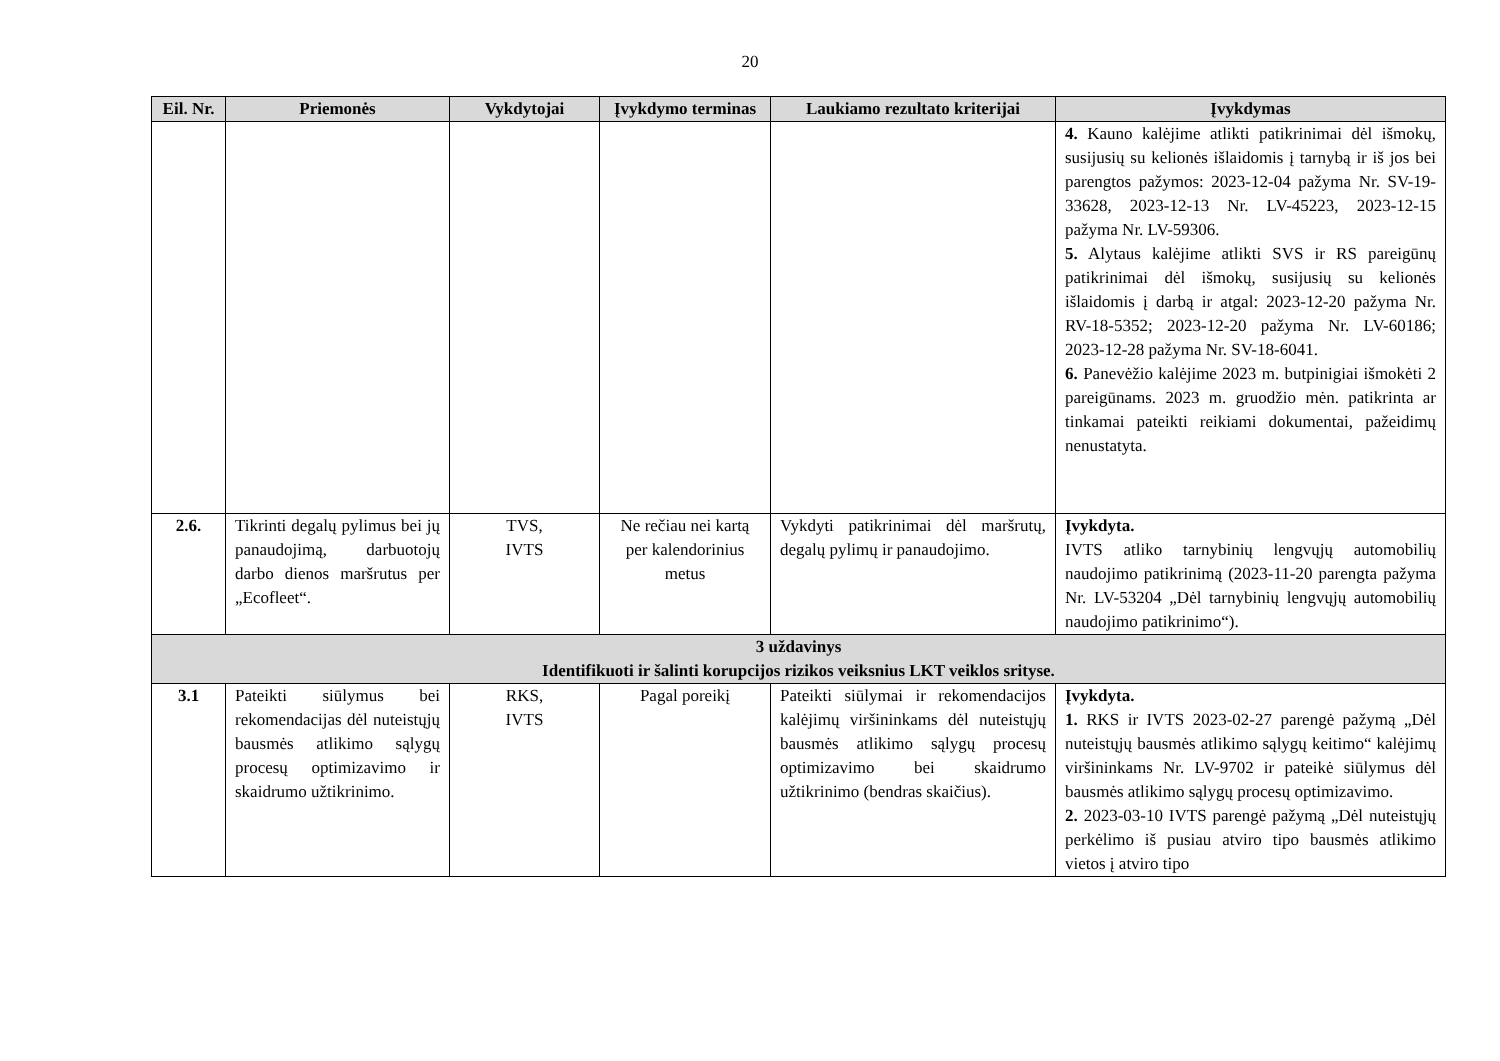20
| Eil. Nr. | Priemonės | Vykdytojai | Įvykdymo terminas | Laukiamo rezultato kriterijai | Įvykdymas |
| --- | --- | --- | --- | --- | --- |
| | | | | | 4. Kauno kalėjime atlikti patikrinimai dėl išmokų, susijusių su kelionės išlaidomis į tarnybą ir iš jos bei parengtos pažymos: 2023-12-04 pažyma Nr. SV-19-33628, 2023-12-13 Nr. LV-45223, 2023-12-15 pažyma Nr. LV-59306. 5. Alytaus kalėjime atlikti SVS ir RS pareigūnų patikrinimai dėl išmokų, susijusių su kelionės išlaidomis į darbą ir atgal: 2023-12-20 pažyma Nr. RV-18-5352; 2023-12-20 pažyma Nr. LV-60186; 2023-12-28 pažyma Nr. SV-18-6041. 6. Panevėžio kalėjime 2023 m. butpinigiai išmokėti 2 pareigūnams. 2023 m. gruodžio mėn. patikrinta ar tinkamai pateikti reikiami dokumentai, pažeidimų nenustatyta. |
| 2.6. | Tikrinti degalų pylimus bei jų panaudojimą, darbuotojų darbo dienos maršrutus per „Ecofleet“. | TVS, IVTS | Ne rečiau nei kartą per kalendorinius metus | Vykdyti patikrinimai dėl maršrutų, degalų pylimų ir panaudojimo. | Įvykdyta. IVTS atliko tarnybinių lengvųjų automobilių naudojimo patikrinimą (2023-11-20 parengta pažyma Nr. LV-53204 „Dėl tarnybinių lengvųjų automobilių naudojimo patikrinimo“). |
| 3 uždavinys Identifikuoti ir šalinti korupcijos rizikos veiksnius LKT veiklos srityse. | | | | | |
| 3.1 | Pateikti siūlymus bei rekomendacijas dėl nuteistųjų bausmės atlikimo sąlygų procesų optimizavimo ir skaidrumo užtikrinimo. | RKS, IVTS | Pagal poreikį | Pateikti siūlymai ir rekomendacijos kalėjimų viršininkams dėl nuteistųjų bausmės atlikimo sąlygų procesų optimizavimo bei skaidrumo užtikrinimo (bendras skaičius). | Įvykdyta. 1. RKS ir IVTS 2023-02-27 parengė pažymą „Dėl nuteistųjų bausmės atlikimo sąlygų keitimo“ kalėjimų viršininkams Nr. LV-9702 ir pateikė siūlymus dėl bausmės atlikimo sąlygų procesų optimizavimo. 2. 2023-03-10 IVTS parengė pažymą „Dėl nuteistųjų perkėlimo iš pusiau atviro tipo bausmės atlikimo vietos į atviro tipo |